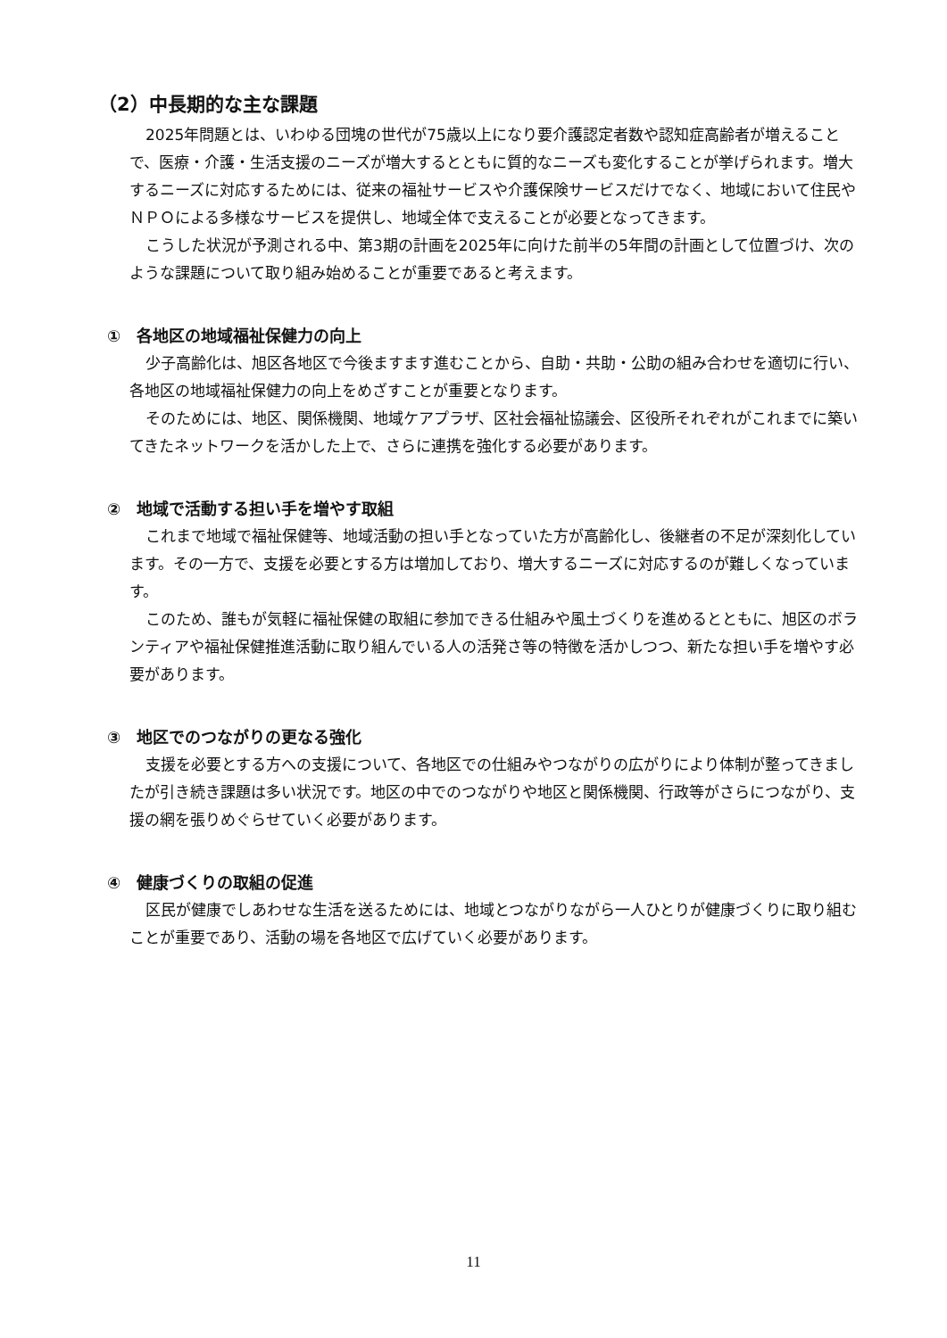（2）中長期的な主な課題
2025年問題とは、いわゆる団塊の世代が75歳以上になり要介護認定者数や認知症高齢者が増えることで、医療・介護・生活支援のニーズが増大するとともに質的なニーズも変化することが挙げられます。増大するニーズに対応するためには、従来の福祉サービスや介護保険サービスだけでなく、地域において住民やＮＰＯによる多様なサービスを提供し、地域全体で支えることが必要となってきます。
こうした状況が予測される中、第3期の計画を2025年に向けた前半の5年間の計画として位置づけ、次のような課題について取り組み始めることが重要であると考えます。
①　各地区の地域福祉保健力の向上
少子高齢化は、旭区各地区で今後ますます進むことから、自助・共助・公助の組み合わせを適切に行い、各地区の地域福祉保健力の向上をめざすことが重要となります。
そのためには、地区、関係機関、地域ケアプラザ、区社会福祉協議会、区役所それぞれがこれまでに築いてきたネットワークを活かした上で、さらに連携を強化する必要があります。
②　地域で活動する担い手を増やす取組
これまで地域で福祉保健等、地域活動の担い手となっていた方が高齢化し、後継者の不足が深刻化しています。その一方で、支援を必要とする方は増加しており、増大するニーズに対応するのが難しくなっています。
このため、誰もが気軽に福祉保健の取組に参加できる仕組みや風土づくりを進めるとともに、旭区のボランティアや福祉保健推進活動に取り組んでいる人の活発さ等の特徴を活かしつつ、新たな担い手を増やす必要があります。
③　地区でのつながりの更なる強化
支援を必要とする方への支援について、各地区での仕組みやつながりの広がりにより体制が整ってきましたが引き続き課題は多い状況です。地区の中でのつながりや地区と関係機関、行政等がさらにつながり、支援の網を張りめぐらせていく必要があります。
④　健康づくりの取組の促進
区民が健康でしあわせな生活を送るためには、地域とつながりながら一人ひとりが健康づくりに取り組むことが重要であり、活動の場を各地区で広げていく必要があります。
11